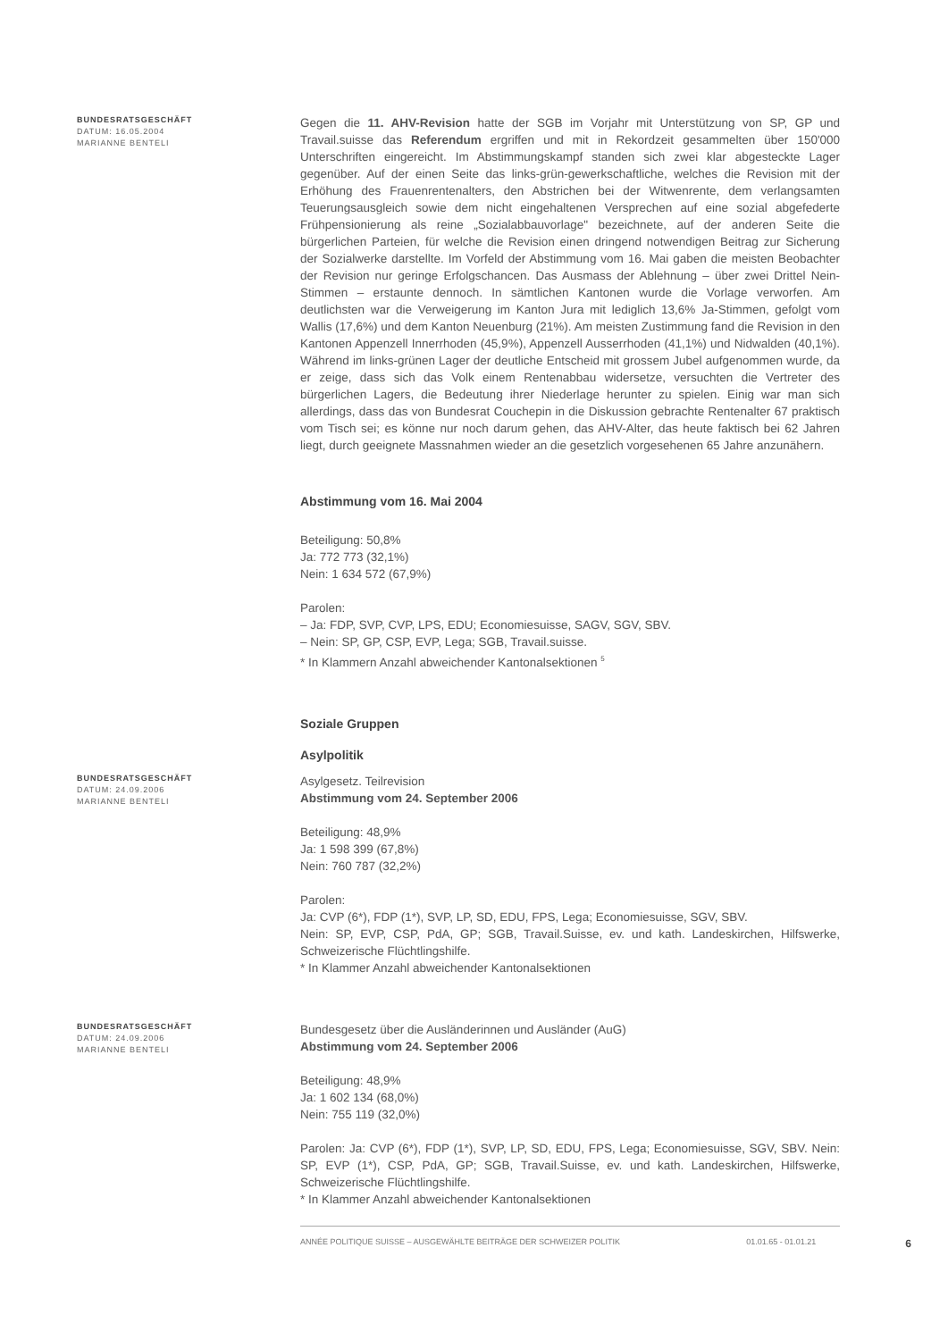BUNDESRATSGESCHÄFT
DATUM: 16.05.2004
MARIANNE BENTELI
Gegen die 11. AHV-Revision hatte der SGB im Vorjahr mit Unterstützung von SP, GP und Travail.suisse das Referendum ergriffen und mit in Rekordzeit gesammelten über 150'000 Unterschriften eingereicht. Im Abstimmungskampf standen sich zwei klar abgesteckte Lager gegenüber. Auf der einen Seite das links-grün-gewerkschaftliche, welches die Revision mit der Erhöhung des Frauenrentenalters, den Abstrichen bei der Witwenrente, dem verlangsamten Teuerungsausgleich sowie dem nicht eingehaltenen Versprechen auf eine sozial abgefederte Frühpensionierung als reine „Sozialabbauvorlage" bezeichnete, auf der anderen Seite die bürgerlichen Parteien, für welche die Revision einen dringend notwendigen Beitrag zur Sicherung der Sozialwerke darstellte. Im Vorfeld der Abstimmung vom 16. Mai gaben die meisten Beobachter der Revision nur geringe Erfolgschancen. Das Ausmass der Ablehnung – über zwei Drittel Nein-Stimmen – erstaunte dennoch. In sämtlichen Kantonen wurde die Vorlage verworfen. Am deutlichsten war die Verweigerung im Kanton Jura mit lediglich 13,6% Ja-Stimmen, gefolgt vom Wallis (17,6%) und dem Kanton Neuenburg (21%). Am meisten Zustimmung fand die Revision in den Kantonen Appenzell Innerrhoden (45,9%), Appenzell Ausserrhoden (41,1%) und Nidwalden (40,1%). Während im links-grünen Lager der deutliche Entscheid mit grossem Jubel aufgenommen wurde, da er zeige, dass sich das Volk einem Rentenabbau widersetze, versuchten die Vertreter des bürgerlichen Lagers, die Bedeutung ihrer Niederlage herunter zu spielen. Einig war man sich allerdings, dass das von Bundesrat Couchepin in die Diskussion gebrachte Rentenalter 67 praktisch vom Tisch sei; es könne nur noch darum gehen, das AHV-Alter, das heute faktisch bei 62 Jahren liegt, durch geeignete Massnahmen wieder an die gesetzlich vorgesehenen 65 Jahre anzunähern.
Abstimmung vom 16. Mai 2004
Beteiligung: 50,8%
Ja: 772 773 (32,1%)
Nein: 1 634 572 (67,9%)
Parolen:
– Ja: FDP, SVP, CVP, LPS, EDU; Economiesuisse, SAGV, SGV, SBV.
– Nein: SP, GP, CSP, EVP, Lega; SGB, Travail.suisse.
* In Klammern Anzahl abweichender Kantonalsektionen <sup>5</sup>
Soziale Gruppen
Asylpolitik
BUNDESRATSGESCHÄFT
DATUM: 24.09.2006
MARIANNE BENTELI
Asylgesetz. Teilrevision
Abstimmung vom 24. September 2006
Beteiligung: 48,9%
Ja: 1 598 399 (67,8%)
Nein: 760 787 (32,2%)
Parolen:
Ja: CVP (6*), FDP (1*), SVP, LP, SD, EDU, FPS, Lega; Economiesuisse, SGV, SBV.
Nein: SP, EVP, CSP, PdA, GP; SGB, Travail.Suisse, ev. und kath. Landeskirchen, Hilfswerke, Schweizerische Flüchtlingshilfe.
* In Klammer Anzahl abweichender Kantonalsektionen
BUNDESRATSGESCHÄFT
DATUM: 24.09.2006
MARIANNE BENTELI
Bundesgesetz über die Ausländerinnen und Ausländer (AuG)
Abstimmung vom 24. September 2006
Beteiligung: 48,9%
Ja: 1 602 134 (68,0%)
Nein: 755 119 (32,0%)
Parolen: Ja: CVP (6*), FDP (1*), SVP, LP, SD, EDU, FPS, Lega; Economiesuisse, SGV, SBV. Nein: SP, EVP (1*), CSP, PdA, GP; SGB, Travail.Suisse, ev. und kath. Landeskirchen, Hilfswerke, Schweizerische Flüchtlingshilfe.
* In Klammer Anzahl abweichender Kantonalsektionen
ANNÉE POLITIQUE SUISSE – AUSGEWÄHLTE BEITRÄGE DER SCHWEIZER POLITIK 01.01.65 - 01.01.21 6